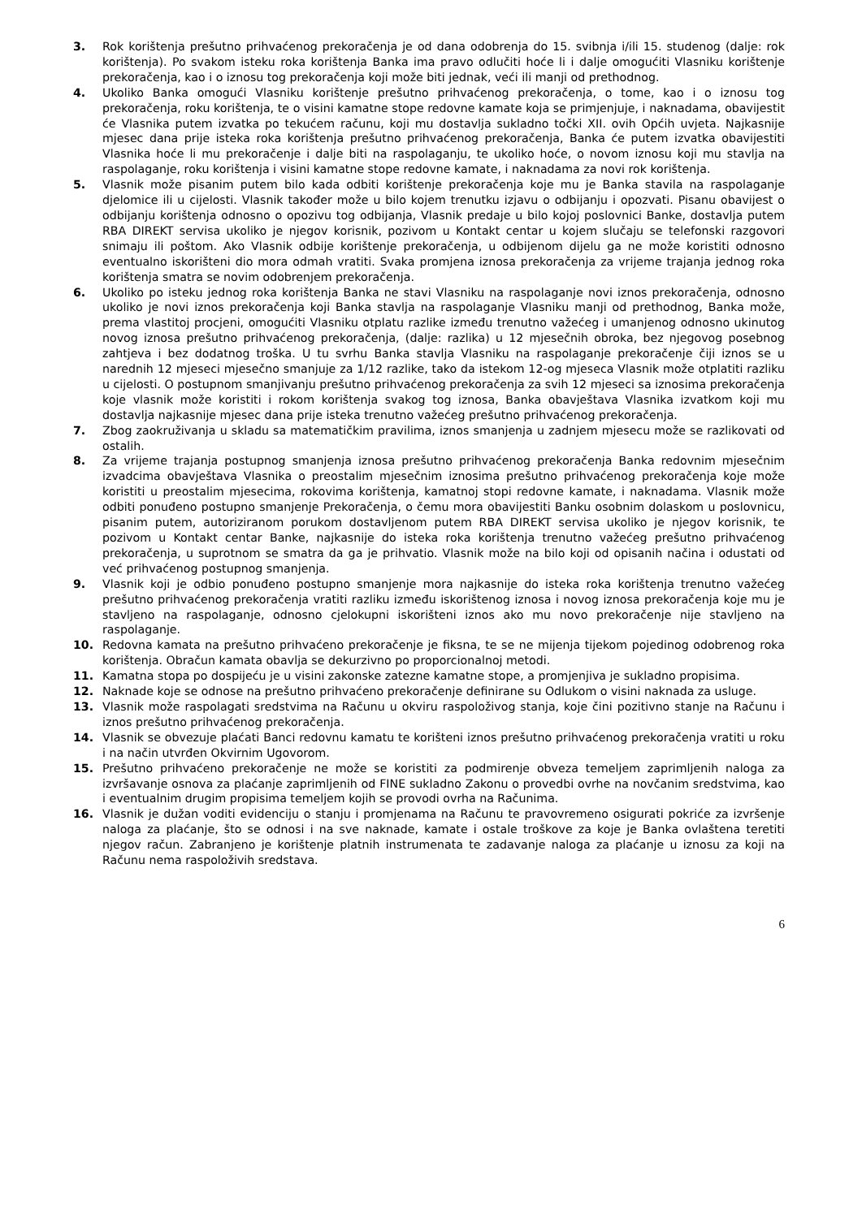3. Rok korištenja prešutno prihvaćenog prekoračenja je od dana odobrenja do 15. svibnja i/ili 15. studenog (dalje: rok korištenja). Po svakom isteku roka korištenja Banka ima pravo odlučiti hoće li i dalje omogućiti Vlasniku korištenje prekoračenja, kao i o iznosu tog prekoračenja koji može biti jednak, veći ili manji od prethodnog.
4. Ukoliko Banka omogući Vlasniku korištenje prešutno prihvaćenog prekoračenja, o tome, kao i o iznosu tog prekoračenja, roku korištenja, te o visini kamatne stope redovne kamate koja se primjenjuje, i naknadama, obavijestit će Vlasnika putem izvatka po tekućem računu, koji mu dostavlja sukladno točki XII. ovih Općih uvjeta. Najkasnije mjesec dana prije isteka roka korištenja prešutno prihvaćenog prekoračenja, Banka će putem izvatka obavijestiti Vlasnika hoće li mu prekoračenje i dalje biti na raspolaganju, te ukoliko hoće, o novom iznosu koji mu stavlja na raspolaganje, roku korištenja i visini kamatne stope redovne kamate, i naknadama za novi rok korištenja.
5. Vlasnik može pisanim putem bilo kada odbiti korištenje prekoračenja koje mu je Banka stavila na raspolaganje djelomice ili u cijelosti. Vlasnik također može u bilo kojem trenutku izjavu o odbijanju i opozvati. Pisanu obavijest o odbijanju korištenja odnosno o opozivu tog odbijanja, Vlasnik predaje u bilo kojoj poslovnici Banke, dostavlja putem RBA DIREKT servisa ukoliko je njegov korisnik, pozivom u Kontakt centar u kojem slučaju se telefonski razgovori snimaju ili poštom. Ako Vlasnik odbije korištenje prekoračenja, u odbijenom dijelu ga ne može koristiti odnosno eventualno iskorišteni dio mora odmah vratiti. Svaka promjena iznosa prekoračenja za vrijeme trajanja jednog roka korištenja smatra se novim odobrenjem prekoračenja.
6. Ukoliko po isteku jednog roka korištenja Banka ne stavi Vlasniku na raspolaganje novi iznos prekoračenja, odnosno ukoliko je novi iznos prekoračenja koji Banka stavlja na raspolaganje Vlasniku manji od prethodnog, Banka može, prema vlastitoj procjeni, omogućiti Vlasniku otplatu razlike između trenutno važećeg i umanjenog odnosno ukinutog novog iznosa prešutno prihvaćenog prekoračenja, (dalje: razlika) u 12 mjesečnih obroka, bez njegovog posebnog zahtjeva i bez dodatnog troška. U tu svrhu Banka stavlja Vlasniku na raspolaganje prekoračenje čiji iznos se u narednih 12 mjeseci mjesečno smanjuje za 1/12 razlike, tako da istekom 12-og mjeseca Vlasnik može otplatiti razliku u cijelosti. O postupnom smanjivanju prešutno prihvaćenog prekoračenja za svih 12 mjeseci sa iznosima prekoračenja koje vlasnik može koristiti i rokom korištenja svakog tog iznosa, Banka obavještava Vlasnika izvatkom koji mu dostavlja najkasnije mjesec dana prije isteka trenutno važećeg prešutno prihvaćenog prekoračenja.
7. Zbog zaokruživanja u skladu sa matematičkim pravilima, iznos smanjenja u zadnjem mjesecu može se razlikovati od ostalih.
8. Za vrijeme trajanja postupnog smanjenja iznosa prešutno prihvaćenog prekoračenja Banka redovnim mjesečnim izvadcima obavještava Vlasnika o preostalim mjesečnim iznosima prešutno prihvaćenog prekoračenja koje može koristiti u preostalim mjesecima, rokovima korištenja, kamatnoj stopi redovne kamate, i naknadama. Vlasnik može odbiti ponuđeno postupno smanjenje Prekoračenja, o čemu mora obavijestiti Banku osobnim dolaskom u poslovnicu, pisanim putem, autoriziranom porukom dostavljenom putem RBA DIREKT servisa ukoliko je njegov korisnik, te pozivom u Kontakt centar Banke, najkasnije do isteka roka korištenja trenutno važećeg prešutno prihvaćenog prekoračenja, u suprotnom se smatra da ga je prihvatio. Vlasnik može na bilo koji od opisanih načina i odustati od već prihvaćenog postupnog smanjenja.
9. Vlasnik koji je odbio ponuđeno postupno smanjenje mora najkasnije do isteka roka korištenja trenutno važećeg prešutno prihvaćenog prekoračenja vratiti razliku između iskorištenog iznosa i novog iznosa prekoračenja koje mu je stavljeno na raspolaganje, odnosno cjelokupni iskorišteni iznos ako mu novo prekoračenje nije stavljeno na raspolaganje.
10. Redovna kamata na prešutno prihvaćeno prekoračenje je fiksna, te se ne mijenja tijekom pojedinog odobrenog roka korištenja. Obračun kamata obavlja se dekurzivno po proporcionalnoj metodi.
11. Kamatna stopa po dospijeću je u visini zakonske zatezne kamatne stope, a promjenjiva je sukladno propisima.
12. Naknade koje se odnose na prešutno prihvaćeno prekoračenje definirane su Odlukom o visini naknada za usluge.
13. Vlasnik može raspolagati sredstvima na Računu u okviru raspoloživog stanja, koje čini pozitivno stanje na Računu i iznos prešutno prihvaćenog prekoračenja.
14. Vlasnik se obvezuje plaćati Banci redovnu kamatu te korišteni iznos prešutno prihvaćenog prekoračenja vratiti u roku i na način utvrđen Okvirnim Ugovorom.
15. Prešutno prihvaćeno prekoračenje ne može se koristiti za podmirenje obveza temeljem zaprimljenih naloga za izvršavanje osnova za plaćanje zaprimljenih od FINE sukladno Zakonu o provedbi ovrhe na novčanim sredstvima, kao i eventualnim drugim propisima temeljem kojih se provodi ovrha na Računima.
16. Vlasnik je dužan voditi evidenciju o stanju i promjenama na Računu te pravovremeno osigurati pokriće za izvršenje naloga za plaćanje, što se odnosi i na sve naknade, kamate i ostale troškove za koje je Banka ovlaštena teretiti njegov račun. Zabranjeno je korištenje platnih instrumenata te zadavanje naloga za plaćanje u iznosu za koji na Računu nema raspoloživih sredstava.
6